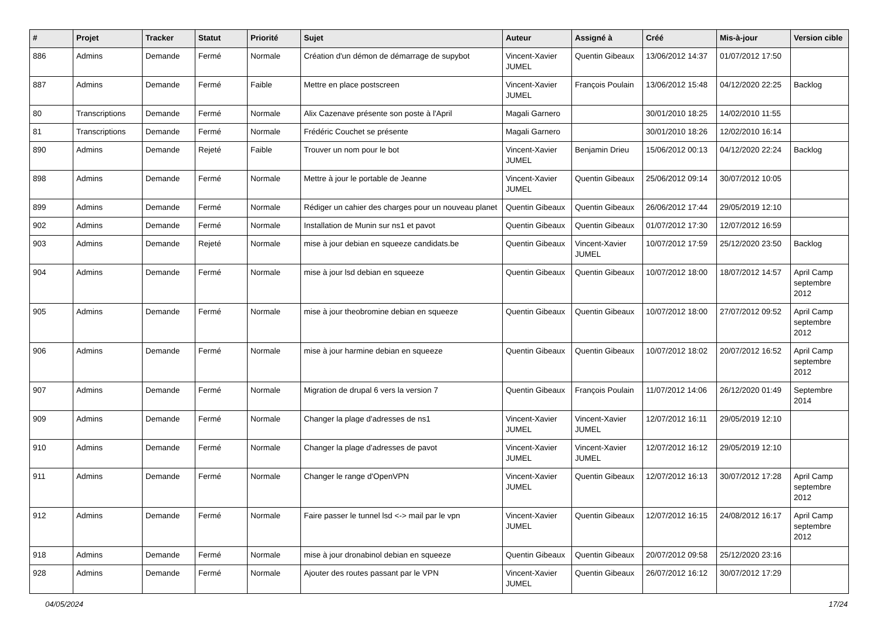| # | Projet | Tracker | Statut | Priorité | Sujet | Auteur | Assigné à | Créé | Mis-à-jour | Version cible |
| --- | --- | --- | --- | --- | --- | --- | --- | --- | --- | --- |
| 886 | Admins | Demande | Fermé | Normale | Création d'un démon de démarrage de supybot | Vincent-Xavier JUMEL | Quentin Gibeaux | 13/06/2012 14:37 | 01/07/2012 17:50 | |
| 887 | Admins | Demande | Fermé | Faible | Mettre en place postscreen | Vincent-Xavier JUMEL | François Poulain | 13/06/2012 15:48 | 04/12/2020 22:25 | Backlog |
| 80 | Transcriptions | Demande | Fermé | Normale | Alix Cazenave présente son poste à l'April | Magali Garnero | | 30/01/2010 18:25 | 14/02/2010 11:55 | |
| 81 | Transcriptions | Demande | Fermé | Normale | Frédéric Couchet se présente | Magali Garnero | | 30/01/2010 18:26 | 12/02/2010 16:14 | |
| 890 | Admins | Demande | Rejeté | Faible | Trouver un nom pour le bot | Vincent-Xavier JUMEL | Benjamin Drieu | 15/06/2012 00:13 | 04/12/2020 22:24 | Backlog |
| 898 | Admins | Demande | Fermé | Normale | Mettre à jour le portable de Jeanne | Vincent-Xavier JUMEL | Quentin Gibeaux | 25/06/2012 09:14 | 30/07/2012 10:05 | |
| 899 | Admins | Demande | Fermé | Normale | Rédiger un cahier des charges pour un nouveau planet | Quentin Gibeaux | Quentin Gibeaux | 26/06/2012 17:44 | 29/05/2019 12:10 | |
| 902 | Admins | Demande | Fermé | Normale | Installation de Munin sur ns1 et pavot | Quentin Gibeaux | Quentin Gibeaux | 01/07/2012 17:30 | 12/07/2012 16:59 | |
| 903 | Admins | Demande | Rejeté | Normale | mise à jour debian en squeeze candidats.be | Quentin Gibeaux | Vincent-Xavier JUMEL | 10/07/2012 17:59 | 25/12/2020 23:50 | Backlog |
| 904 | Admins | Demande | Fermé | Normale | mise à jour lsd debian en squeeze | Quentin Gibeaux | Quentin Gibeaux | 10/07/2012 18:00 | 18/07/2012 14:57 | April Camp septembre 2012 |
| 905 | Admins | Demande | Fermé | Normale | mise à jour theobromine debian en squeeze | Quentin Gibeaux | Quentin Gibeaux | 10/07/2012 18:00 | 27/07/2012 09:52 | April Camp septembre 2012 |
| 906 | Admins | Demande | Fermé | Normale | mise à jour harmine debian en squeeze | Quentin Gibeaux | Quentin Gibeaux | 10/07/2012 18:02 | 20/07/2012 16:52 | April Camp septembre 2012 |
| 907 | Admins | Demande | Fermé | Normale | Migration de drupal 6 vers la version 7 | Quentin Gibeaux | François Poulain | 11/07/2012 14:06 | 26/12/2020 01:49 | Septembre 2014 |
| 909 | Admins | Demande | Fermé | Normale | Changer la plage d'adresses de ns1 | Vincent-Xavier JUMEL | Vincent-Xavier JUMEL | 12/07/2012 16:11 | 29/05/2019 12:10 | |
| 910 | Admins | Demande | Fermé | Normale | Changer la plage d'adresses de pavot | Vincent-Xavier JUMEL | Vincent-Xavier JUMEL | 12/07/2012 16:12 | 29/05/2019 12:10 | |
| 911 | Admins | Demande | Fermé | Normale | Changer le range d'OpenVPN | Vincent-Xavier JUMEL | Quentin Gibeaux | 12/07/2012 16:13 | 30/07/2012 17:28 | April Camp septembre 2012 |
| 912 | Admins | Demande | Fermé | Normale | Faire passer le tunnel lsd <-> mail par le vpn | Vincent-Xavier JUMEL | Quentin Gibeaux | 12/07/2012 16:15 | 24/08/2012 16:17 | April Camp septembre 2012 |
| 918 | Admins | Demande | Fermé | Normale | mise à jour dronabinol debian en squeeze | Quentin Gibeaux | Quentin Gibeaux | 20/07/2012 09:58 | 25/12/2020 23:16 | |
| 928 | Admins | Demande | Fermé | Normale | Ajouter des routes passant par le VPN | Vincent-Xavier JUMEL | Quentin Gibeaux | 26/07/2012 16:12 | 30/07/2012 17:29 | |
04/05/2024 17/24